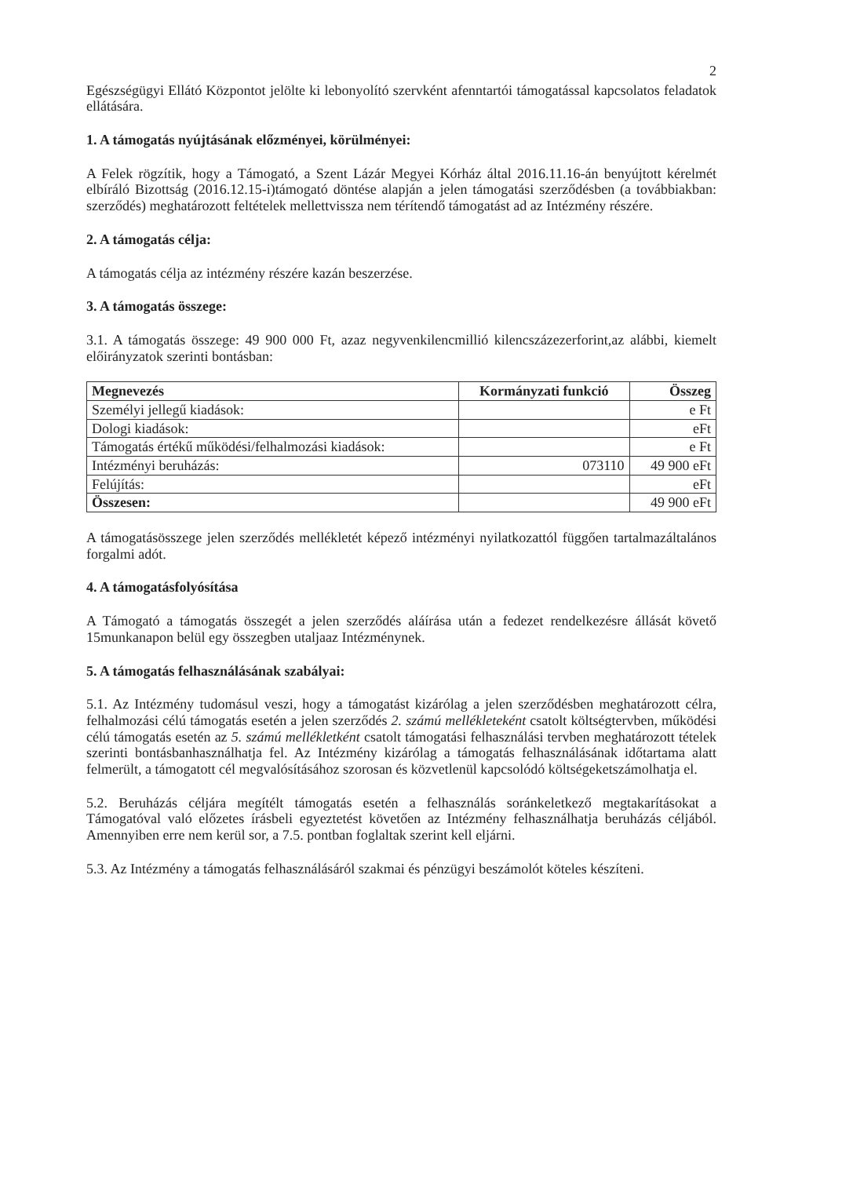2
Egészségügyi Ellátó Központot jelölte ki lebonyolító szervként afenntartói támogatással kapcsolatos feladatok ellátására.
1. A támogatás nyújtásának előzményei, körülményei:
A Felek rögzítik, hogy a Támogató, a Szent Lázár Megyei Kórház által 2016.11.16-án benyújtott kérelmét elbíráló Bizottság (2016.12.15-i)támogató döntése alapján a jelen támogatási szerződésben (a továbbiakban: szerződés) meghatározott feltételek mellettvissza nem térítendő támogatást ad az Intézmény részére.
2. A támogatás célja:
A támogatás célja az intézmény részére kazán beszerzése.
3. A támogatás összege:
3.1. A támogatás összege: 49 900 000 Ft, azaz negyvenkilencmillió kilencszázezerforint,az alábbi, kiemelt előirányzatok szerinti bontásban:
| Megnevezés | Kormányzati funkció | Összeg |
| --- | --- | --- |
| Személyi jellegű kiadások: | | e Ft |
| Dologi kiadások: | | eFt |
| Támogatás értékű működési/felhalmozási kiadások: | | e Ft |
| Intézményi beruházás: | 073110 | 49 900 eFt |
| Felújítás: | | eFt |
| Összesen: | | 49 900 eFt |
A támogatásösszege jelen szerződés mellékletét képező intézményi nyilatkozattól függően tartalmazáltalános forgalmi adót.
4. A támogatásfolyósítása
A Támogató a támogatás összegét a jelen szerződés aláírása után a fedezet rendelkezésre állását követő 15munkanapon belül egy összegben utaljaaz Intézménynek.
5. A támogatás felhasználásának szabályai:
5.1. Az Intézmény tudomásul veszi, hogy a támogatást kizárólag a jelen szerződésben meghatározott célra, felhalmozási célú támogatás esetén a jelen szerződés 2. számú mellékleteként csatolt költségtervben, működési célú támogatás esetén az 5. számú mellékletként csatolt támogatási felhasználási tervben meghatározott tételek szerinti bontásbanhasználhatja fel. Az Intézmény kizárólag a támogatás felhasználásának időtartama alatt felmerült, a támogatott cél megvalósításához szorosan és közvetlenül kapcsolódó költségeketszámolhatja el.
5.2. Beruházás céljára megítélt támogatás esetén a felhasználás soránkeletkező megtakarításokat a Támogatóval való előzetes írásbeli egyeztetést követően az Intézmény felhasználhatja beruházás céljából. Amennyiben erre nem kerül sor, a 7.5. pontban foglaltak szerint kell eljárni.
5.3. Az Intézmény a támogatás felhasználásáról szakmai és pénzügyi beszámolót köteles készíteni.